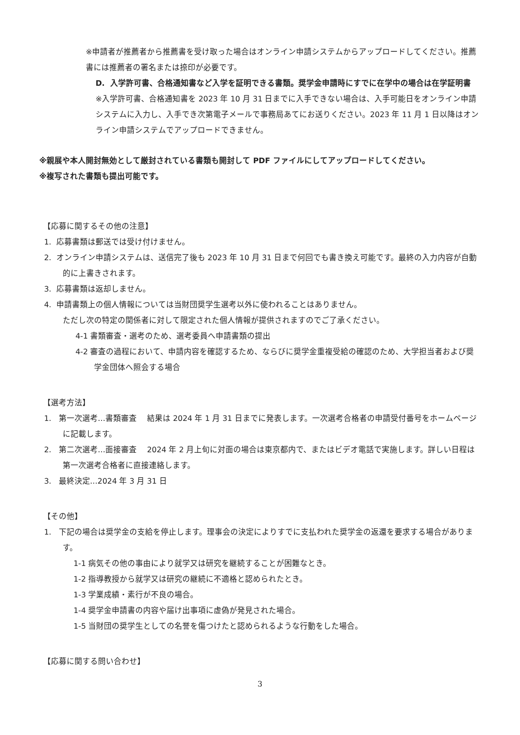※申請者が推薦者から推薦書を受け取った場合はオンライン申請システムからアップロードしてください。推薦書には推薦者の署名または捺印が必要です。
D. 入学許可書、合格通知書など入学を証明できる書類。奨学金申請時にすでに在学中の場合は在学証明書
※入学許可書、合格通知書を 2023 年 10 月 31 日までに入手できない場合は、入手可能日をオンライン申請システムに入力し、入手でき次第電子メールで事務局あてにお送りください。2023 年 11 月 1 日以降はオンライン申請システムでアップロードできません。
※親展や本人開封無効として厳封されている書類も開封して PDF ファイルにしてアップロードしてください。
※複写された書類も提出可能です。
【応募に関するその他の注意】
1. 応募書類は郵送では受け付けません。
2. オンライン申請システムは、送信完了後も 2023 年 10 月 31 日まで何回でも書き換え可能です。最終の入力内容が自動的に上書きされます。
3. 応募書類は返却しません。
4. 申請書類上の個人情報については当財団奨学生選考以外に使われることはありません。
ただし次の特定の関係者に対して限定された個人情報が提供されますのでご了承ください。
4-1 書類審査・選考のため、選考委員へ申請書類の提出
4-2 審査の過程において、申請内容を確認するため、ならびに奨学金重複受給の確認のため、大学担当者および奨学金団体へ照会する場合
【選考方法】
1. 第一次選考…書類審査　 結果は 2024 年 1 月 31 日までに発表します。一次選考合格者の申請受付番号をホームページに記載します。
2. 第二次選考…面接審査　 2024 年 2 月上旬に対面の場合は東京都内で、またはビデオ電話で実施します。詳しい日程は第一次選考合格者に直接連絡します。
3. 最終決定…2024 年 3 月 31 日
【その他】
1. 下記の場合は奨学金の支給を停止します。理事会の決定によりすでに支払われた奨学金の返還を要求する場合があります。
1-1 病気その他の事由により就学又は研究を継続することが困難なとき。
1-2 指導教授から就学又は研究の継続に不適格と認められたとき。
1-3 学業成績・素行が不良の場合。
1-4 奨学金申請書の内容や届け出事項に虚偽が発見された場合。
1-5 当財団の奨学生としての名誉を傷つけたと認められるような行動をした場合。
【応募に関する問い合わせ】
3